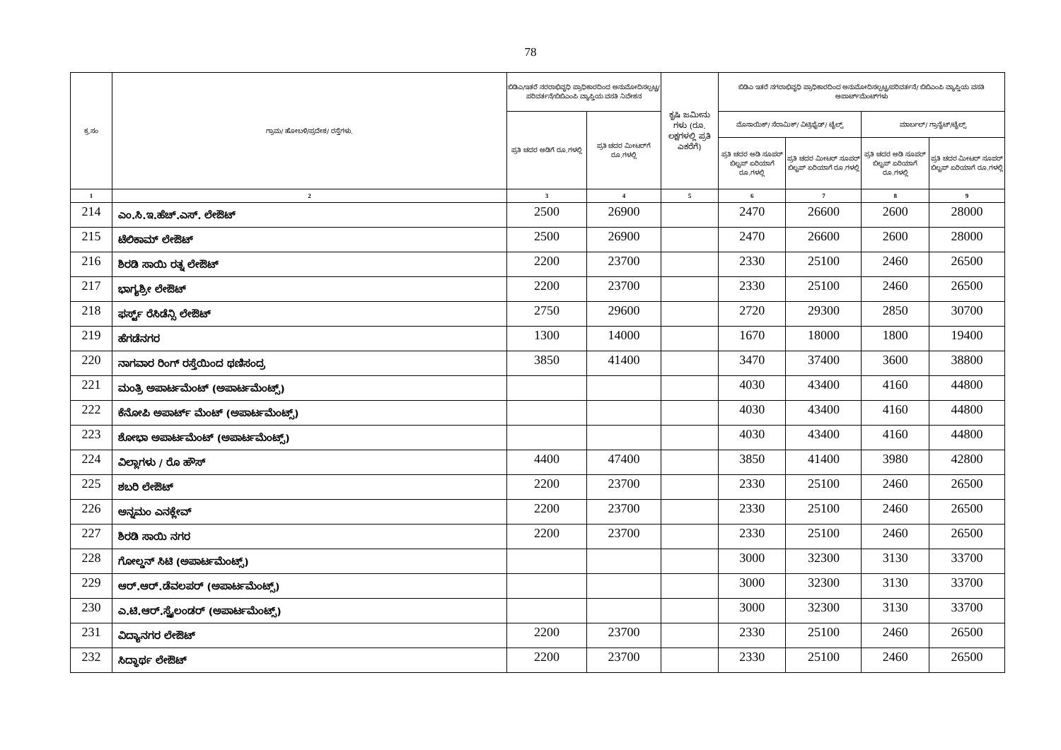78
| ಕ್ರ.ಸಂ | ಗ್ರಾಮ/ ಹೋಬಳಿ/ಪ್ರದೇಶ/ ರಸ್ತೆಗಳು. | ಬಿಡಿಎ/ಇತರೆ ನರರಾಭಿವೃಧಿ ಪ್ರಾಧಿಕಾರದಿಂದ ಅನುಮೋದಿಸಲ್ಪಟ್ಟ/ಪರಿವರ್ತನೆ/ಬಿಬಿಎಂಪಿ ವ್ಯಾಪ್ತಿಯ ವಸತಿ ನಿವೇಶನ | | ಕೃಷಿ ಜಮೀನು ಗಳು (ರೂ. ಲಕ್ಷಗಳಲ್ಲಿ ಪ್ರತಿ ಎಕರೆಗೆ) | ಬಿಡಿಎ ಇತರೆ ನಗರಾಭಿವೃಧಿ ಪ್ರಾಧಿಕಾರದಿಂದ ಅನುಮೋದಿಸಲ್ಪಟ್ಟ/ಪರಿವರ್ತನೆ/ ಬಿಬಿಎಂಪಿ ವ್ಯಾಪ್ತಿಯ ವಸತಿ ಅಪಾರ್ಟ್‌ಮೆಂಟ್‌ಗಳು | | | |
| --- | --- | --- | --- | --- | --- | --- | --- | --- |
| | | ಪ್ರತಿ ಚದರ ಅಡಿಗೆ ರೂ.ಗಳಲ್ಲಿ | ಪ್ರತಿ ಚದರ ಮೀಟರ್‌ಗೆ ರೂ.ಗಳಲ್ಲಿ | | ಮೊಸಾಯಿಕ್/ ಸೆರಾಮಿಕ್/ ವಿಟ್ರಿಫೈಡ್/ ಟೈಲ್ಸ್ | | ಮಾರ್ಬಲ್/ ಗ್ರಾನೈಟ್/ಟೈಲ್ಸ್ | |
| | | | | | ಪ್ರತಿ ಚದರ ಅಡಿ ಸೂಪರ್ ಬಿಲ್ಟಪ್ ಏರಿಯಾಗೆ ರೂ.ಗಳಲ್ಲಿ | ಪ್ರತಿ ಚದರ ಮೀಟರ್ ಸೂಪರ್ ಬಿಲ್ಟಪ್ ಏರಿಯಾಗೆ ರೂ.ಗಳಲ್ಲಿ | ಪ್ರತಿ ಚದರ ಅಡಿ ಸೂಪರ್ ಬಿಲ್ಟಪ್ ಏರಿಯಾಗೆ ರೂ.ಗಳಲ್ಲಿ | ಪ್ರತಿ ಚದರ ಮೀಟರ್ ಸೂಪರ್ ಬಿಲ್ಟಪ್ ಏರಿಯಾಗೆ ರೂ.ಗಳಲ್ಲಿ |
| 1 | 2 | 3 | 4 | 5 | 6 | 7 | 8 | 9 |
| 214 | ಎಂ.ಸಿ.ಇ.ಹೆಚ್.ಎಸ್. ಲೇಔಟ್ | 2500 | 26900 | | 2470 | 26600 | 2600 | 28000 |
| 215 | ಟೆಲಿಕಾಮ್ ಲೇಔಟ್ | 2500 | 26900 | | 2470 | 26600 | 2600 | 28000 |
| 216 | ಶಿರಡಿ ಸಾಯಿ ರತ್ನ ಲೇಔಟ್ | 2200 | 23700 | | 2330 | 25100 | 2460 | 26500 |
| 217 | ಭಾಗ್ಯಶ್ರೀ ಲೇಔಟ್ | 2200 | 23700 | | 2330 | 25100 | 2460 | 26500 |
| 218 | ಫರ್ಸ್ಟ್ ರೆಸಿಡೆನ್ಸಿ ಲೇಔಟ್ | 2750 | 29600 | | 2720 | 29300 | 2850 | 30700 |
| 219 | ಹೆಗಡೆನಗರ | 1300 | 14000 | | 1670 | 18000 | 1800 | 19400 |
| 220 | ನಾಗವಾರ ರಿಂಗ್ ರಸ್ತೆಯಿಂದ ಥಣಿಸಂದ್ರ | 3850 | 41400 | | 3470 | 37400 | 3600 | 38800 |
| 221 | ಮಂತ್ರಿ ಅಪಾರ್ಟಮೆಂಟ್ (ಅಪಾರ್ಟಮೆಂಟ್ಸ್) | | | | 4030 | 43400 | 4160 | 44800 |
| 222 | ಕೆನೋಪಿ ಅಪಾರ್ಟ್ ಮೆಂಟ್ (ಅಪಾರ್ಟಮೆಂಟ್ಸ್) | | | | 4030 | 43400 | 4160 | 44800 |
| 223 | ಶೋಭಾ ಅಪಾರ್ಟಮೆಂಟ್ (ಅಪಾರ್ಟಮೆಂಟ್ಸ್) | | | | 4030 | 43400 | 4160 | 44800 |
| 224 | ವಿಲ್ಲಾಗಳು / ರೊ ಹೌಸ್ | 4400 | 47400 | | 3850 | 41400 | 3980 | 42800 |
| 225 | ಶಬರಿ ಲೇಔಟ್ | 2200 | 23700 | | 2330 | 25100 | 2460 | 26500 |
| 226 | ಅನ್ನಮಂ ಎನಕ್ಲೇವ್ | 2200 | 23700 | | 2330 | 25100 | 2460 | 26500 |
| 227 | ಶಿರಡಿ ಸಾಯಿ ನಗರ | 2200 | 23700 | | 2330 | 25100 | 2460 | 26500 |
| 228 | ಗೋಲ್ಡನ್ ಸಿಟಿ (ಅಪಾರ್ಟಮೆಂಟ್ಸ್) | | | | 3000 | 32300 | 3130 | 33700 |
| 229 | ಆರ್.ಆರ್.ಡೆವಲಪರ್ (ಅಪಾರ್ಟಮೆಂಟ್ಸ್) | | | | 3000 | 32300 | 3130 | 33700 |
| 230 | ಎ.ಟಿ.ಆರ್.ಸ್ಪೈಲಂಡರ್ (ಅಪಾರ್ಟಮೆಂಟ್ಸ್) | | | | 3000 | 32300 | 3130 | 33700 |
| 231 | ವಿದ್ಯಾನಗರ ಲೇಔಟ್ | 2200 | 23700 | | 2330 | 25100 | 2460 | 26500 |
| 232 | ಸಿದ್ಧಾರ್ಥ ಲೇಔಟ್ | 2200 | 23700 | | 2330 | 25100 | 2460 | 26500 |